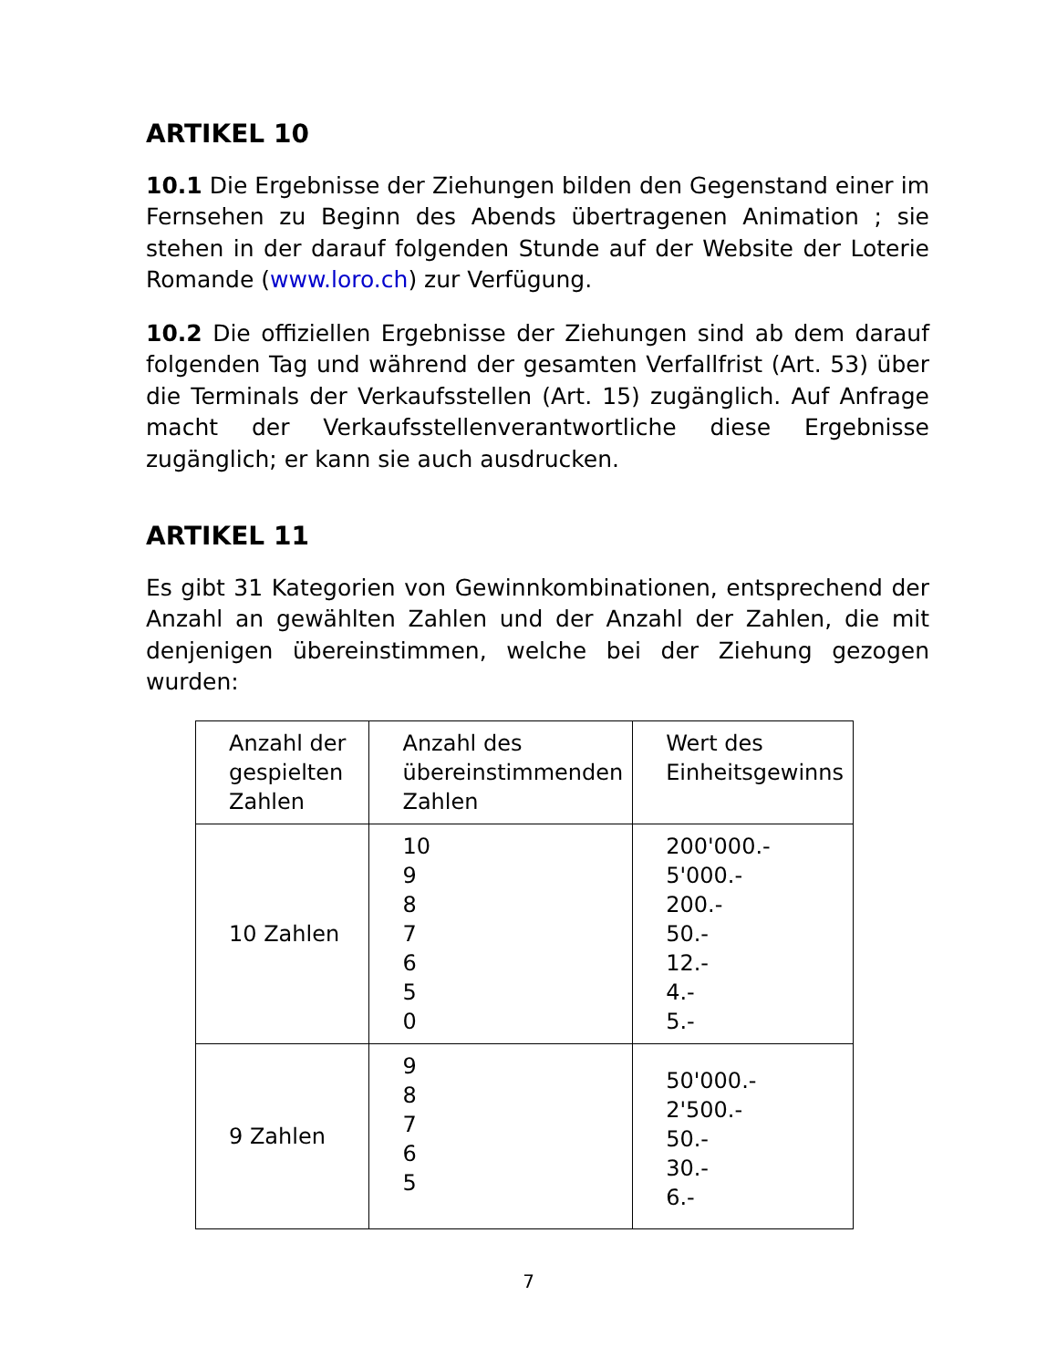ARTIKEL 10
10.1 Die Ergebnisse der Ziehungen bilden den Gegenstand einer im Fernsehen zu Beginn des Abends übertragenen Animation ; sie stehen in der darauf folgenden Stunde auf der Website der Loterie Romande (www.loro.ch) zur Verfügung.
10.2 Die offiziellen Ergebnisse der Ziehungen sind ab dem darauf folgenden Tag und während der gesamten Verfallfrist (Art. 53) über die Terminals der Verkaufsstellen (Art. 15) zugänglich. Auf Anfrage macht der Verkaufsstellenverantwortliche diese Ergebnisse zugänglich; er kann sie auch ausdrucken.
ARTIKEL 11
Es gibt 31 Kategorien von Gewinnkombinationen, entsprechend der Anzahl an gewählten Zahlen und der Anzahl der Zahlen, die mit denjenigen übereinstimmen, welche bei der Ziehung gezogen wurden:
| Anzahl der gespielten Zahlen | Anzahl des übereinstimmenden Zahlen | Wert des Einheitsgewinns |
| 10 Zahlen | 10 9 8 7 6 5 0 | 200'000.- 5'000.- 200.- 50.- 12.- 4.- 5.- |
| 9 Zahlen | 9 8 7 6 5 | 50'000.- 2'500.- 50.- 30.- 6.- |
7